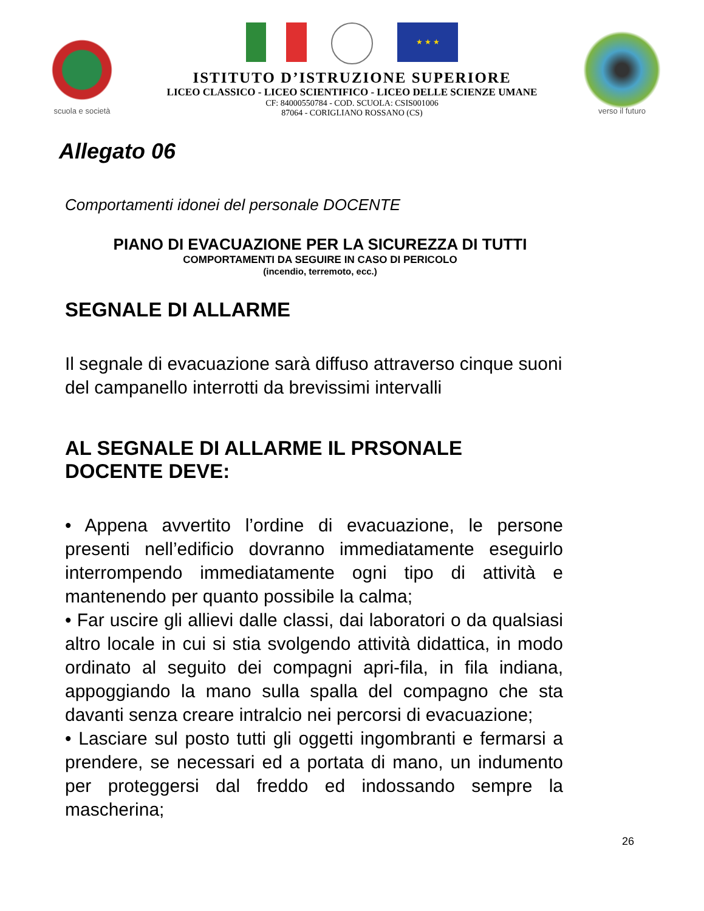scuola e società
★ ★ ★
ISTITUTO D’ISTRUZIONE SUPERIORE
LICEO CLASSICO - LICEO SCIENTIFICO - LICEO DELLE SCIENZE UMANE
CF: 84000550784 - COD. SCUOLA: CSIS001006
87064 - CORIGLIANO ROSSANO (CS)
verso il futuro
Allegato 06
Comportamenti idonei del personale DOCENTE
PIANO DI EVACUAZIONE PER LA SICUREZZA DI TUTTI
COMPORTAMENTI DA SEGUIRE IN CASO DI PERICOLO
(incendio, terremoto, ecc.)
SEGNALE DI ALLARME
Il segnale di evacuazione sarà diffuso attraverso cinque suoni del campanello interrotti da brevissimi intervalli
AL SEGNALE DI ALLARME IL PRSONALE DOCENTE DEVE:
• Appena avvertito l’ordine di evacuazione, le persone presenti nell’edificio dovranno immediatamente eseguirlo interrompendo immediatamente ogni tipo di attività e mantenendo per quanto possibile la calma;
• Far uscire gli allievi dalle classi, dai laboratori o da qualsiasi altro locale in cui si stia svolgendo attività didattica, in modo ordinato al seguito dei compagni apri-fila, in fila indiana, appoggiando la mano sulla spalla del compagno che sta davanti senza creare intralcio nei percorsi di evacuazione;
• Lasciare sul posto tutti gli oggetti ingombranti e fermarsi a prendere, se necessari ed a portata di mano, un indumento per proteggersi dal freddo ed indossando sempre la mascherina;
26